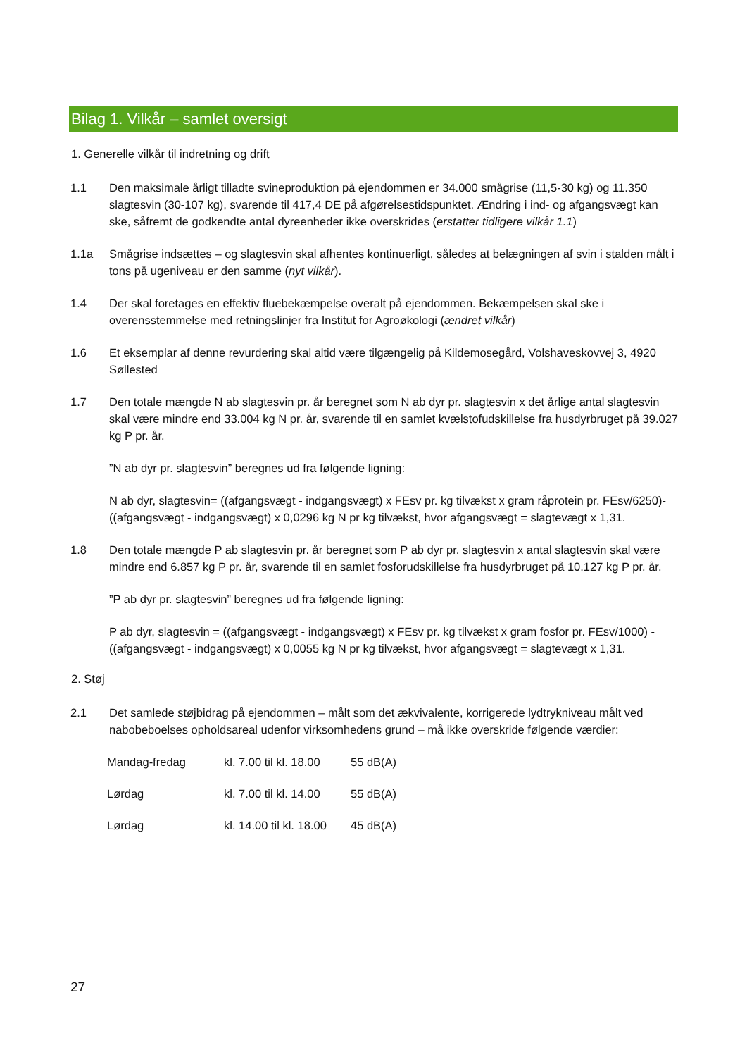Bilag 1. Vilkår – samlet oversigt
1. Generelle vilkår til indretning og drift
1.1 Den maksimale årligt tilladte svineproduktion på ejendommen er 34.000 smågrise (11,5-30 kg) og 11.350 slagtesvin (30-107 kg), svarende til 417,4 DE på afgørelsestidspunktet. Ændring i ind- og afgangsvægt kan ske, såfremt de godkendte antal dyreenheder ikke overskrides (erstatter tidligere vilkår 1.1)
1.1a Smågrise indsættes – og slagtesvin skal afhentes kontinuerligt, således at belægningen af svin i stalden målt i tons på ugeniveau er den samme (nyt vilkår).
1.4 Der skal foretages en effektiv fluebekæmpelse overalt på ejendommen. Bekæmpelsen skal ske i overensstemmelse med retningslinjer fra Institut for Agroøkologi (ændret vilkår)
1.6 Et eksemplar af denne revurdering skal altid være tilgængelig på Kildemosegård, Volshaveskovvej 3, 4920 Søllested
1.7 Den totale mængde N ab slagtesvin pr. år beregnet som N ab dyr pr. slagtesvin x det årlige antal slagtesvin skal være mindre end 33.004 kg N pr. år, svarende til en samlet kvælstofudskillelse fra husdyrbruget på 39.027 kg P pr. år.
”N ab dyr pr. slagtesvin” beregnes ud fra følgende ligning:
N ab dyr, slagtesvin= ((afgangsvægt - indgangsvægt) x FEsv pr. kg tilvækst x gram råprotein pr. FEsv/6250)-((afgangsvægt - indgangsvægt) x 0,0296 kg N pr kg tilvækst, hvor afgangsvægt = slagtevægt x 1,31.
1.8 Den totale mængde P ab slagtesvin pr. år beregnet som P ab dyr pr. slagtesvin x antal slagtesvin skal være mindre end 6.857 kg P pr. år, svarende til en samlet fosforudskillelse fra husdyrbruget på 10.127 kg P pr. år.
”P ab dyr pr. slagtesvin” beregnes ud fra følgende ligning:
P ab dyr, slagtesvin = ((afgangsvægt - indgangsvægt) x FEsv pr. kg tilvækst x gram fosfor pr. FEsv/1000) - ((afgangsvægt - indgangsvægt) x 0,0055 kg N pr kg tilvækst, hvor afgangsvægt = slagtevægt x 1,31.
2. Støj
2.1 Det samlede støjbidrag på ejendommen – målt som det ækvivalente, korrigerede lydtrykniveau målt ved nabobeboelses opholdsareal udenfor virksomhedens grund – må ikke overskride følgende værdier:
| Mandag-fredag | kl. 7.00 til kl. 18.00 | 55 dB(A) |
| Lørdag | kl. 7.00 til kl. 14.00 | 55 dB(A) |
| Lørdag | kl. 14.00 til kl. 18.00 | 45 dB(A) |
27